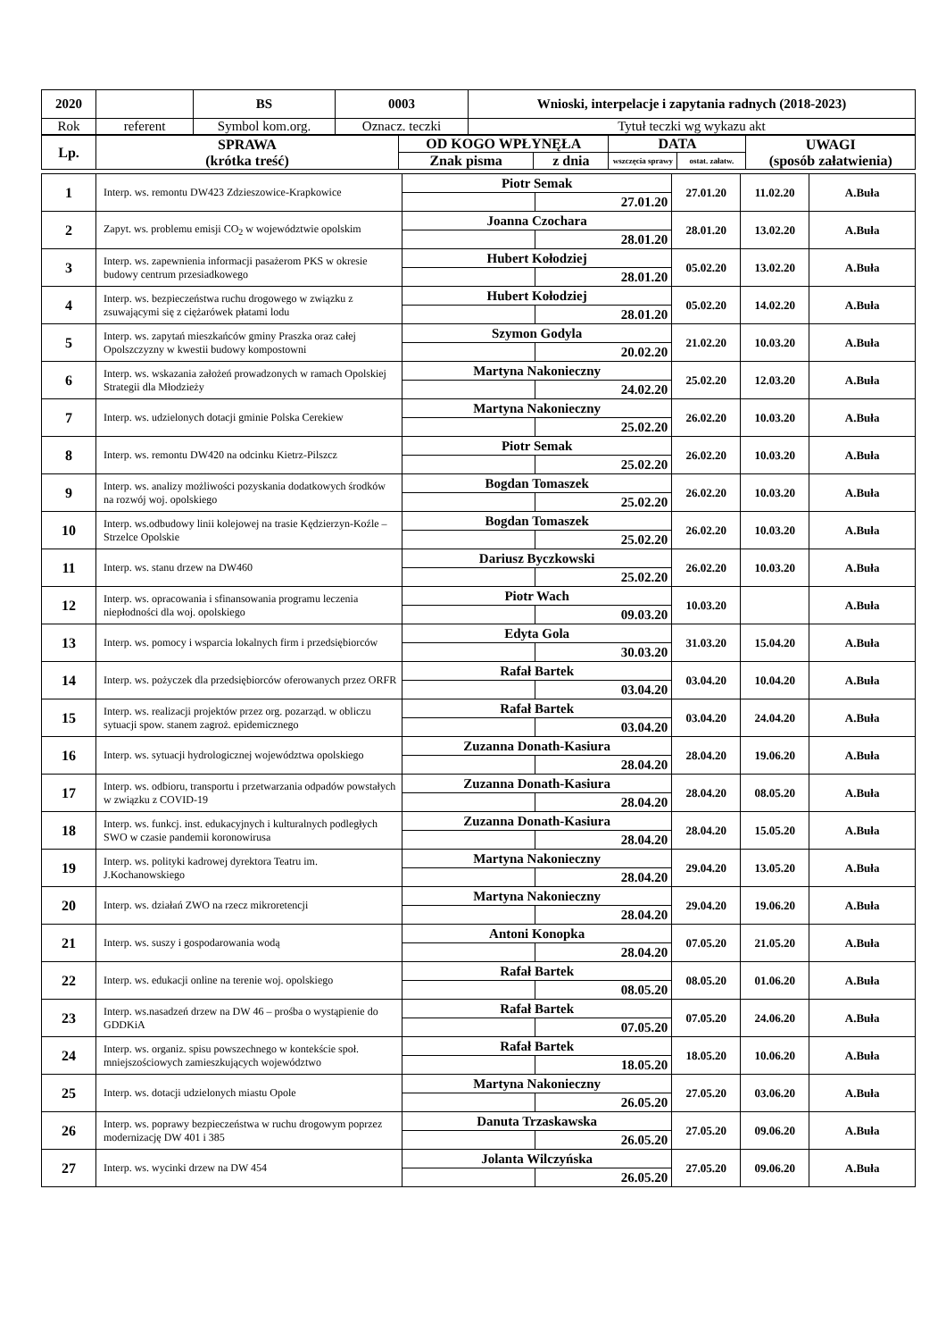| 2020 | | BS | 0003 | Wnioski, interpelacje i zapytania radnych (2018-2023) |
| Rok | referent | Symbol kom.org. | Oznacz. teczki | Tytuł teczki wg wykazu akt |
| Lp. | SPRAWA (krótka treść) | OD KOGO WPŁYNĘŁA | | DATA | | UWAGI (sposób załatwienia) |
| --- | --- | --- | --- | --- | --- | --- |
| | | Znak pisma | z dnia | wszczęcia sprawy | ostat. załatw. | |
| 1 | Interp. ws. remontu DW423 Zdzieszowice-Krapkowice | Piotr Semak | | 27.01.20 | 11.02.20 | A.Buła |
| | | | 27.01.20 | | | |
| 2 | Zapyt. ws. problemu emisji CO<sub>2</sub> w województwie opolskim | Joanna Czochara | | 28.01.20 | 13.02.20 | A.Buła |
| | | | 28.01.20 | | | |
| 3 | Interp. ws. zapewnienia informacji pasażerom PKS w okresie budowy centrum przesiadkowego | Hubert Kołodziej | | 05.02.20 | 13.02.20 | A.Buła |
| | | | 28.01.20 | | | |
| 4 | Interp. ws. bezpieczeństwa ruchu drogowego w związku z zsuwającymi się z ciężarówek płatami lodu | Hubert Kołodziej | | 05.02.20 | 14.02.20 | A.Buła |
| | | | 28.01.20 | | | |
| 5 | Interp. ws. zapytań mieszkańców gminy Praszka oraz całej Opolszczyzny w kwestii budowy kompostowni | Szymon Godyla | | 21.02.20 | 10.03.20 | A.Buła |
| | | | 20.02.20 | | | |
| 6 | Interp. ws. wskazania założeń prowadzonych w ramach Opolskiej Strategii dla Młodzieży | Martyna Nakonieczny | | 25.02.20 | 12.03.20 | A.Buła |
| | | | 24.02.20 | | | |
| 7 | Interp. ws. udzielonych dotacji gminie Polska Cerekiew | Martyna Nakonieczny | | 26.02.20 | 10.03.20 | A.Buła |
| | | | 25.02.20 | | | |
| 8 | Interp. ws. remontu DW420 na odcinku Kietrz-Pilszcz | Piotr Semak | | 26.02.20 | 10.03.20 | A.Buła |
| | | | 25.02.20 | | | |
| 9 | Interp. ws. analizy możliwości pozyskania dodatkowych środków na rozwój woj. opolskiego | Bogdan Tomaszek | | 26.02.20 | 10.03.20 | A.Buła |
| | | | 25.02.20 | | | |
| 10 | Interp. ws.odbudowy linii kolejowej na trasie Kędzierzyn-Koźle – Strzelce Opolskie | Bogdan Tomaszek | | 26.02.20 | 10.03.20 | A.Buła |
| | | | 25.02.20 | | | |
| 11 | Interp. ws. stanu drzew na DW460 | Dariusz Byczkowski | | 26.02.20 | 10.03.20 | A.Buła |
| | | | 25.02.20 | | | |
| 12 | Interp. ws. opracowania i sfinansowania programu leczenia niepłodności dla woj. opolskiego | Piotr Wach | | 10.03.20 | | A.Buła |
| | | | 09.03.20 | | | |
| 13 | Interp. ws. pomocy i wsparcia lokalnych firm i przedsiębiorców | Edyta Gola | | 31.03.20 | 15.04.20 | A.Buła |
| | | | 30.03.20 | | | |
| 14 | Interp. ws. pożyczek dla przedsiębiorców oferowanych przez ORFR | Rafał Bartek | | 03.04.20 | 10.04.20 | A.Buła |
| | | | 03.04.20 | | | |
| 15 | Interp. ws. realizacji projektów przez org. pozarząd. w obliczu sytuacji spow. stanem zagroż. epidemicznego | Rafał Bartek | | 03.04.20 | 24.04.20 | A.Buła |
| | | | 03.04.20 | | | |
| 16 | Interp. ws. sytuacji hydrologicznej województwa opolskiego | Zuzanna Donath-Kasiura | | 28.04.20 | 19.06.20 | A.Buła |
| | | | 28.04.20 | | | |
| 17 | Interp. ws. odbioru, transportu i przetwarzania odpadów powstałych w związku z COVID-19 | Zuzanna Donath-Kasiura | | 28.04.20 | 08.05.20 | A.Buła |
| | | | 28.04.20 | | | |
| 18 | Interp. ws. funkcj. inst. edukacyjnych i kulturalnych podległych SWO w czasie pandemii koronowirusa | Zuzanna Donath-Kasiura | | 28.04.20 | 15.05.20 | A.Buła |
| | | | 28.04.20 | | | |
| 19 | Interp. ws. polityki kadrowej dyrektora Teatru im. J.Kochanowskiego | Martyna Nakonieczny | | 29.04.20 | 13.05.20 | A.Buła |
| | | | 28.04.20 | | | |
| 20 | Interp. ws. działań ZWO na rzecz mikroretencji | Martyna Nakonieczny | | 29.04.20 | 19.06.20 | A.Buła |
| | | | 28.04.20 | | | |
| 21 | Interp. ws. suszy i gospodarowania wodą | Antoni Konopka | | 07.05.20 | 21.05.20 | A.Buła |
| | | | 28.04.20 | | | |
| 22 | Interp. ws. edukacji online na terenie woj. opolskiego | Rafał Bartek | | 08.05.20 | 01.06.20 | A.Buła |
| | | | 08.05.20 | | | |
| 23 | Interp. ws.nasadzeń drzew na DW 46 – prośba o wystąpienie do GDDKiA | Rafał Bartek | | 07.05.20 | 24.06.20 | A.Buła |
| | | | 07.05.20 | | | |
| 24 | Interp. ws. organiz. spisu powszechnego w kontekście społ. mniejszościowych zamieszkujących województwo | Rafał Bartek | | 18.05.20 | 10.06.20 | A.Buła |
| | | | 18.05.20 | | | |
| 25 | Interp. ws. dotacji udzielonych miastu Opole | Martyna Nakonieczny | | 27.05.20 | 03.06.20 | A.Buła |
| | | | 26.05.20 | | | |
| 26 | Interp. ws. poprawy bezpieczeństwa w ruchu drogowym poprzez modernizację DW 401 i 385 | Danuta Trzaskawska | | 27.05.20 | 09.06.20 | A.Buła |
| | | | 26.05.20 | | | |
| 27 | Interp. ws. wycinki drzew na DW 454 | Jolanta Wilczyńska | | 27.05.20 | 09.06.20 | A.Buła |
| | | | 26.05.20 | | | |